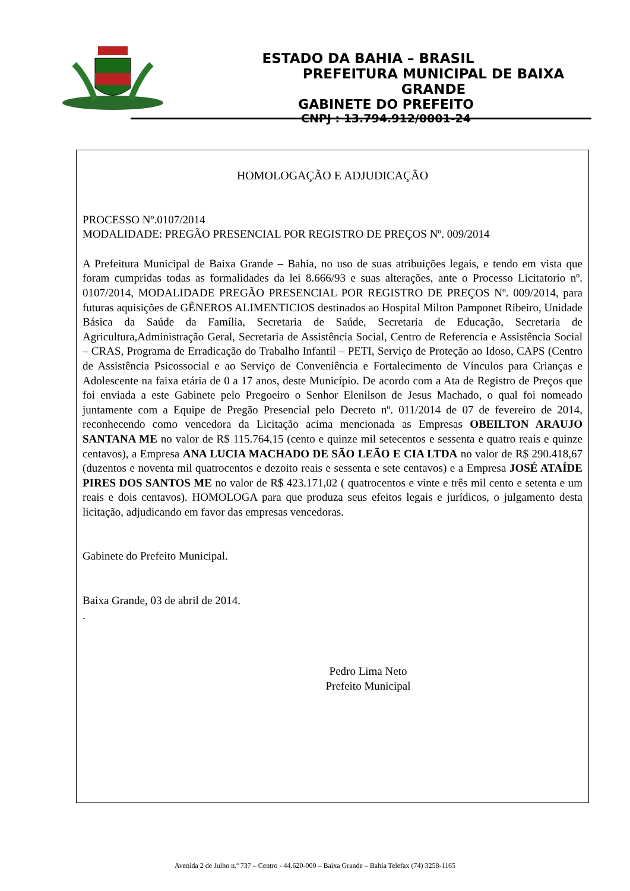ESTADO DA BAHIA – BRASIL
PREFEITURA MUNICIPAL DE BAIXA GRANDE
GABINETE DO PREFEITO
CNPJ : 13.794.912/0001-24
HOMOLOGAÇÃO E ADJUDICAÇÃO
PROCESSO Nº.0107/2014
MODALIDADE: PREGÃO PRESENCIAL POR REGISTRO DE PREÇOS Nº. 009/2014
A Prefeitura Municipal de Baixa Grande – Bahia, no uso de suas atribuições legais, e tendo em vista que foram cumpridas todas as formalidades da lei 8.666/93 e suas alterações, ante o Processo Licitatorio nº. 0107/2014, MODALIDADE PREGÃO PRESENCIAL POR REGISTRO DE PREÇOS Nº. 009/2014, para futuras aquisições de GÊNEROS ALIMENTICIOS destinados ao Hospital Milton Pamponet Ribeiro, Unidade Básica da Saúde da Família, Secretaria de Saúde, Secretaria de Educação, Secretaria de Agricultura,Administração Geral, Secretaria de Assistência Social, Centro de Referencia e Assistência Social – CRAS, Programa de Erradicação do Trabalho Infantil – PETI, Serviço de Proteção ao Idoso, CAPS (Centro de Assistência Psicossocial e ao Serviço de Conveniência e Fortalecimento de Vínculos para Crianças e Adolescente na faixa etária de 0 a 17 anos, deste Município. De acordo com a Ata de Registro de Preços que foi enviada a este Gabinete pelo Pregoeiro o Senhor Elenilson de Jesus Machado, o qual foi nomeado juntamente com a Equipe de Pregão Presencial pelo Decreto nº. 011/2014 de 07 de fevereiro de 2014, reconhecendo como vencedora da Licitação acima mencionada as Empresas OBEILTON ARAUJO SANTANA ME no valor de R$ 115.764,15 (cento e quinze mil setecentos e sessenta e quatro reais e quinze centavos), a Empresa ANA LUCIA MACHADO DE SÃO LEÃO E CIA LTDA no valor de R$ 290.418,67 (duzentos e noventa mil quatrocentos e dezoito reais e sessenta e sete centavos) e a Empresa JOSÉ ATAÍDE PIRES DOS SANTOS ME no valor de R$ 423.171,02 ( quatrocentos e vinte e três mil cento e setenta e um reais e dois centavos). HOMOLOGA para que produza seus efeitos legais e jurídicos, o julgamento desta licitação, adjudicando em favor das empresas vencedoras.
Gabinete do Prefeito Municipal.
Baixa Grande, 03 de abril de 2014.
.
Pedro Lima Neto
Prefeito Municipal
Avenida 2 de Julho n.º 737 – Centro - 44.620-000 – Baixa Grande – Bahia Telefax (74) 3258-1165